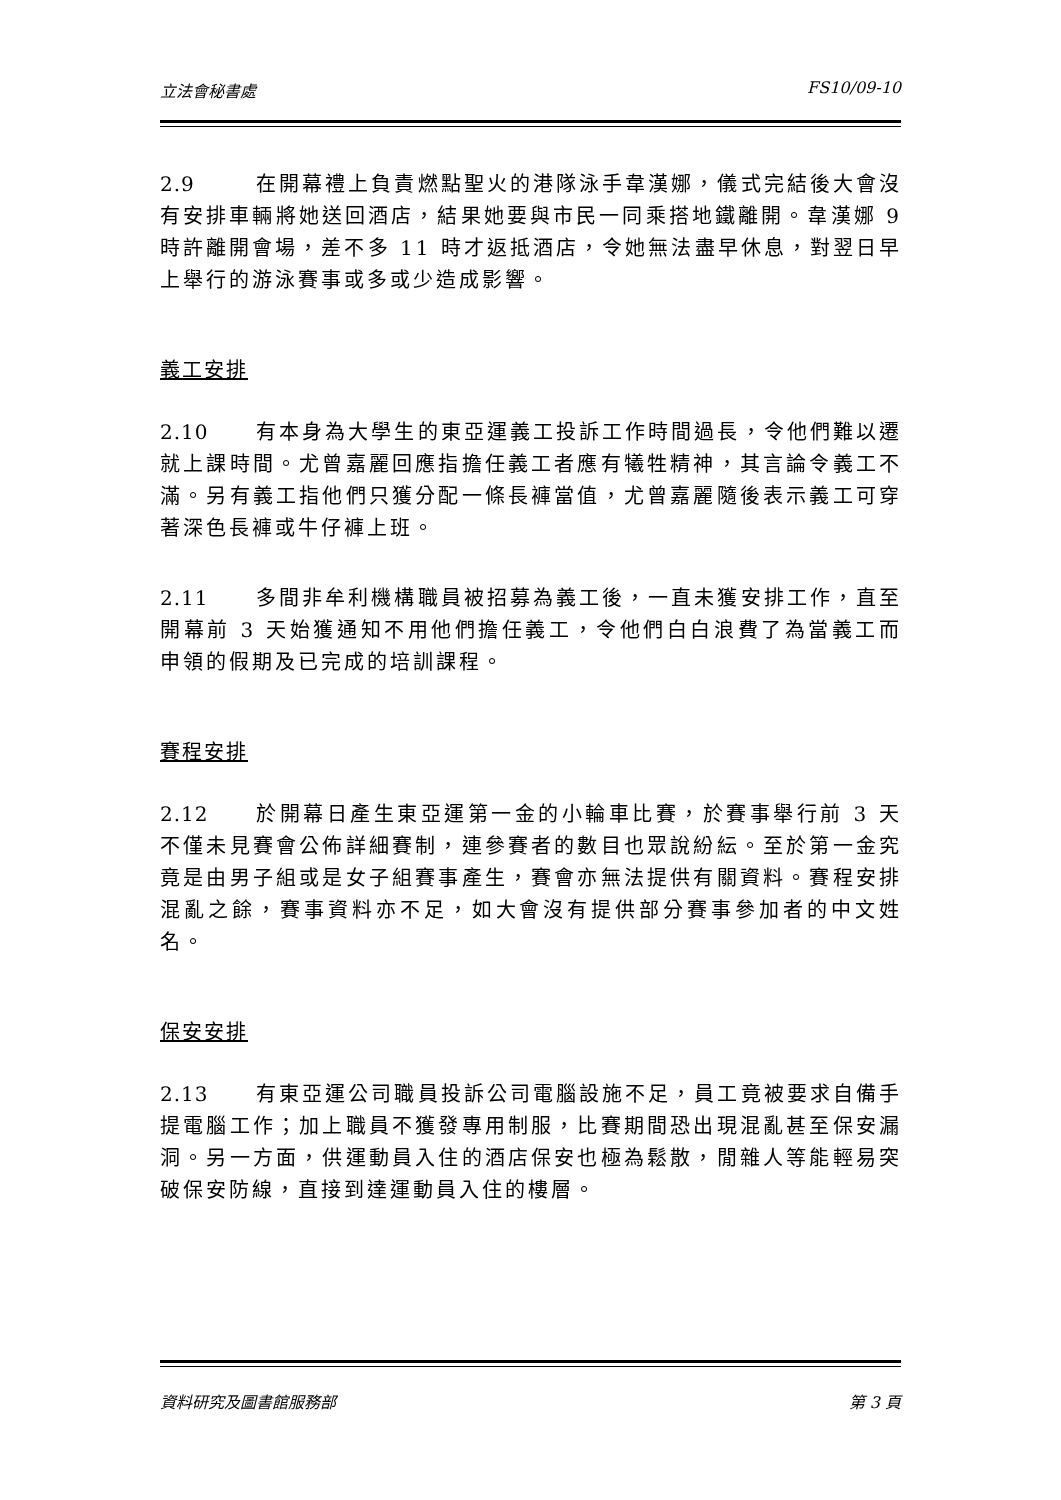立法會秘書處 FS10/09-10
2.9 在開幕禮上負責燃點聖火的港隊泳手韋漢娜，儀式完結後大會沒有安排車輛將她送回酒店，結果她要與市民一同乘搭地鐵離開。韋漢娜 9 時許離開會場，差不多 11 時才返抵酒店，令她無法盡早休息，對翌日早上舉行的游泳賽事或多或少造成影響。
義工安排
2.10 有本身為大學生的東亞運義工投訴工作時間過長，令他們難以遷就上課時間。尤曾嘉麗回應指擔任義工者應有犧牲精神，其言論令義工不滿。另有義工指他們只獲分配一條長褲當值，尤曾嘉麗隨後表示義工可穿著深色長褲或牛仔褲上班。
2.11 多間非牟利機構職員被招募為義工後，一直未獲安排工作，直至開幕前 3 天始獲通知不用他們擔任義工，令他們白白浪費了為當義工而申領的假期及已完成的培訓課程。
賽程安排
2.12 於開幕日產生東亞運第一金的小輪車比賽，於賽事舉行前 3 天不僅未見賽會公佈詳細賽制，連參賽者的數目也眾說紛紜。至於第一金究竟是由男子組或是女子組賽事產生，賽會亦無法提供有關資料。賽程安排混亂之餘，賽事資料亦不足，如大會沒有提供部分賽事參加者的中文姓名。
保安安排
2.13 有東亞運公司職員投訴公司電腦設施不足，員工竟被要求自備手提電腦工作；加上職員不獲發專用制服，比賽期間恐出現混亂甚至保安漏洞。另一方面，供運動員入住的酒店保安也極為鬆散，閒雜人等能輕易突破保安防線，直接到達運動員入住的樓層。
資料研究及圖書館服務部 第 3 頁